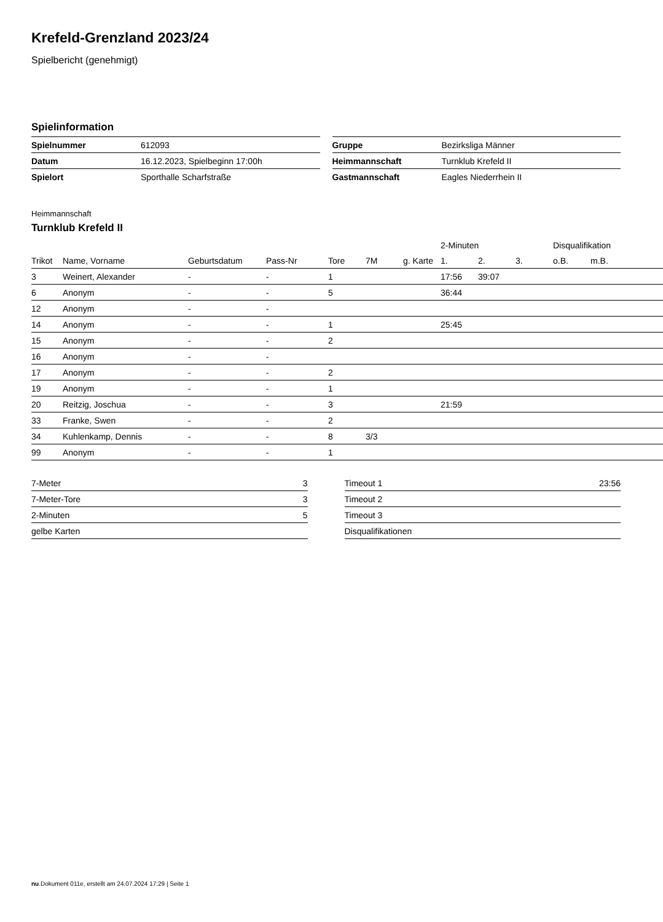Krefeld-Grenzland 2023/24
Spielbericht (genehmigt)
Spielinformation
| Spielnummer | 612093 |
| Datum | 16.12.2023, Spielbeginn 17:00h |
| Spielort | Sporthalle Scharfstraße |
| Gruppe | Bezirksliga Männer |
| Heimmannschaft | Turnklub Krefeld II |
| Gastmannschaft | Eagles Niederrhein II |
Heimmannschaft
Turnklub Krefeld II
| | | | | | | | 2-Minuten | | | Disqualifikation | |
| --- | --- | --- | --- | --- | --- | --- | --- | --- | --- | --- | --- |
| Trikot | Name, Vorname | Geburtsdatum | Pass-Nr | Tore | 7M | g. Karte | 1. | 2. | 3. | o.B. | m.B. |
| 3 | Weinert, Alexander | - | - | 1 | | | 17:56 | 39:07 | | | |
| 6 | Anonym | - | - | 5 | | | 36:44 | | | | |
| 12 | Anonym | - | - | | | | | | | | |
| 14 | Anonym | - | - | 1 | | | 25:45 | | | | |
| 15 | Anonym | - | - | 2 | | | | | | | |
| 16 | Anonym | - | - | | | | | | | | |
| 17 | Anonym | - | - | 2 | | | | | | | |
| 19 | Anonym | - | - | 1 | | | | | | | |
| 20 | Reitzig, Joschua | - | - | 3 | | | 21:59 | | | | |
| 33 | Franke, Swen | - | - | 2 | | | | | | | |
| 34 | Kuhlenkamp, Dennis | - | - | 8 | 3/3 | | | | | | |
| 99 | Anonym | - | - | 1 | | | | | | | |
| 7-Meter | 3 |
| 7-Meter-Tore | 3 |
| 2-Minuten | 5 |
| gelbe Karten | |
| Timeout 1 | 23:56 |
| Timeout 2 | |
| Timeout 3 | |
| Disqualifikationen | |
nu.Dokument 011e, erstellt am 24.07.2024 17:29 | Seite 1